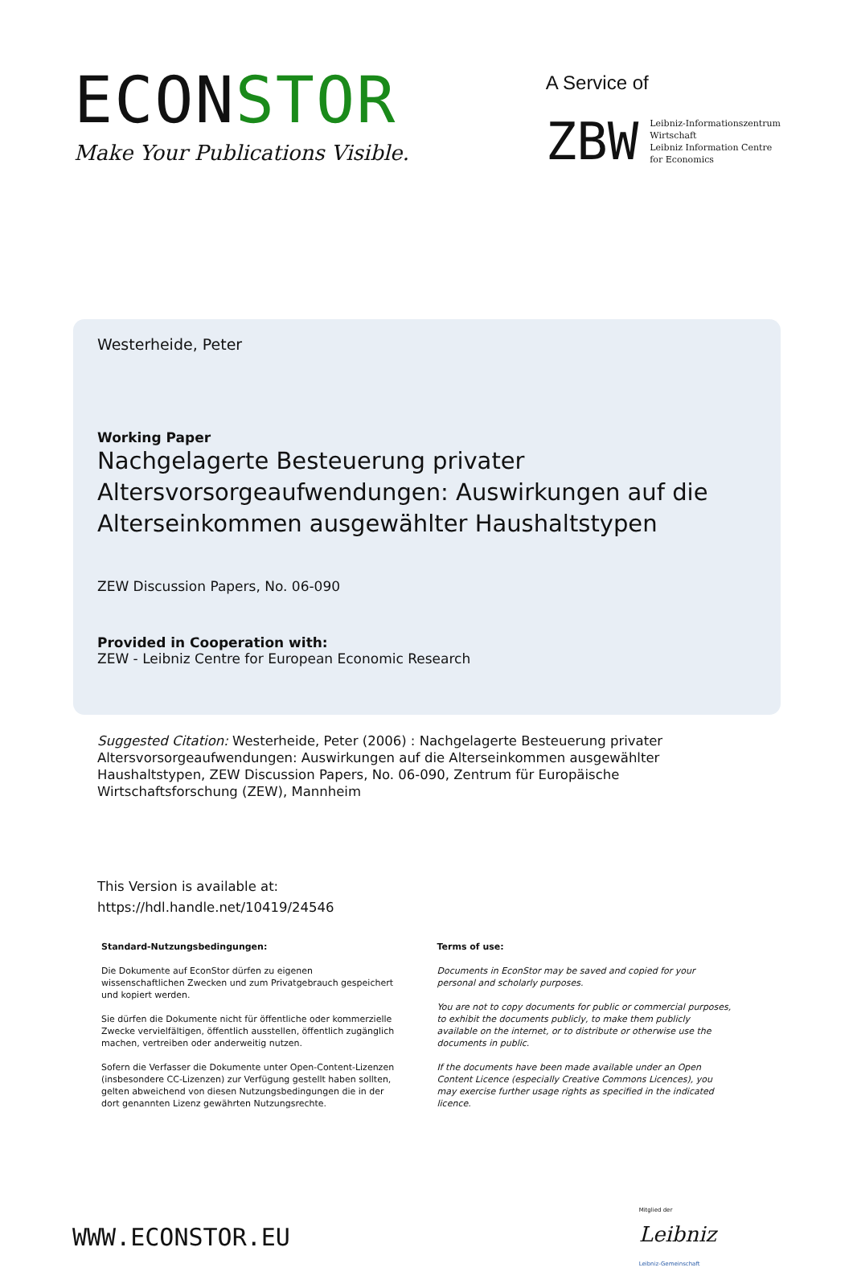ECONSTOR
Make Your Publications Visible.
A Service of
ZBW
Leibniz-Informationszentrum
Wirtschaft
Leibniz Information Centre
for Economics
Westerheide, Peter
Working Paper
Nachgelagerte Besteuerung privater Altersvorsorgeaufwendungen: Auswirkungen auf die Alterseinkommen ausgewählter Haushaltstypen
ZEW Discussion Papers, No. 06-090
Provided in Cooperation with:
ZEW - Leibniz Centre for European Economic Research
Suggested Citation: Westerheide, Peter (2006) : Nachgelagerte Besteuerung privater Altersvorsorgeaufwendungen: Auswirkungen auf die Alterseinkommen ausgewählter Haushaltstypen, ZEW Discussion Papers, No. 06-090, Zentrum für Europäische Wirtschaftsforschung (ZEW), Mannheim
This Version is available at:
https://hdl.handle.net/10419/24546
Standard-Nutzungsbedingungen:
Die Dokumente auf EconStor dürfen zu eigenen wissenschaftlichen Zwecken und zum Privatgebrauch gespeichert und kopiert werden.
Sie dürfen die Dokumente nicht für öffentliche oder kommerzielle Zwecke vervielfältigen, öffentlich ausstellen, öffentlich zugänglich machen, vertreiben oder anderweitig nutzen.
Sofern die Verfasser die Dokumente unter Open-Content-Lizenzen (insbesondere CC-Lizenzen) zur Verfügung gestellt haben sollten, gelten abweichend von diesen Nutzungsbedingungen die in der dort genannten Lizenz gewährten Nutzungsrechte.
Terms of use:
Documents in EconStor may be saved and copied for your personal and scholarly purposes.
You are not to copy documents for public or commercial purposes, to exhibit the documents publicly, to make them publicly available on the internet, or to distribute or otherwise use the documents in public.
If the documents have been made available under an Open Content Licence (especially Creative Commons Licences), you may exercise further usage rights as specified in the indicated licence.
WWW.ECONSTOR.EU
Mitglied der
Leibniz
Leibniz-Gemeinschaft